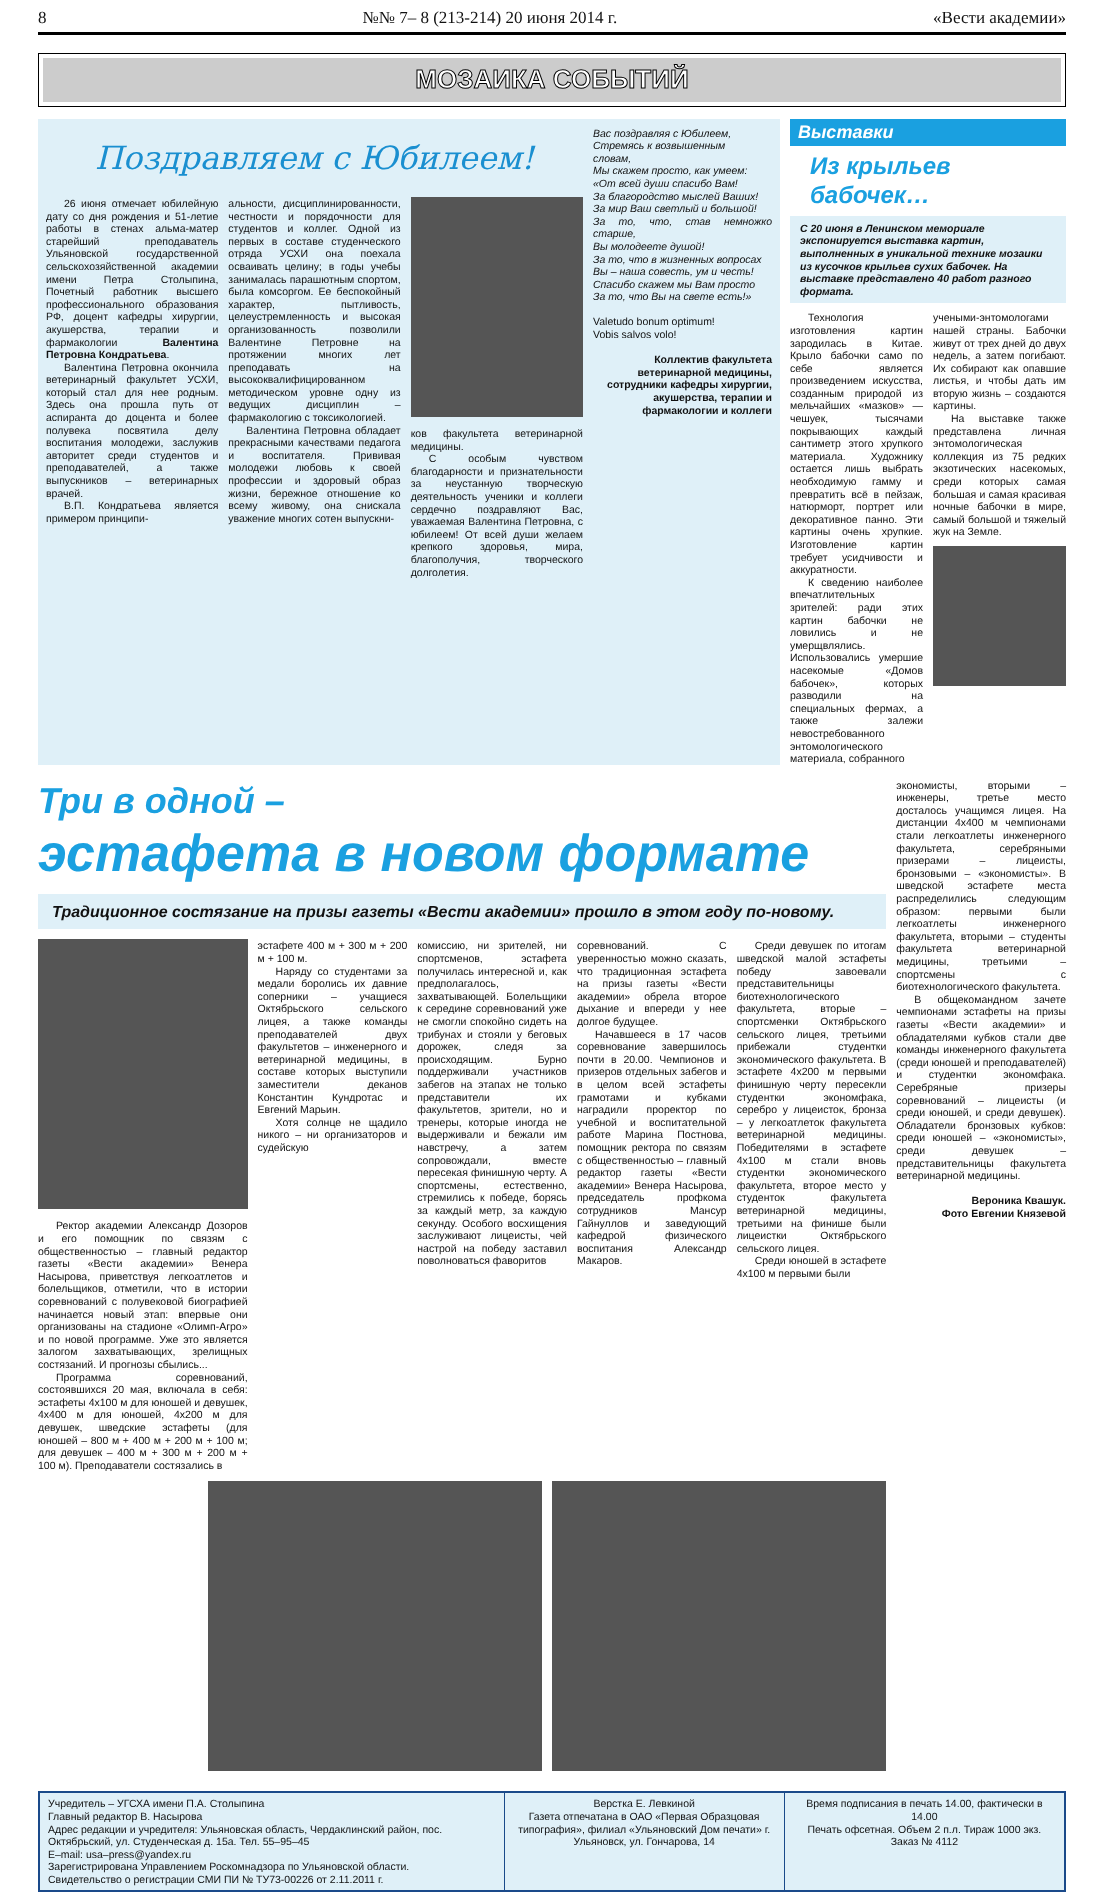8 №№ 7– 8 (213-214) 20 июня 2014 г. «Вести академии»
МОЗАИКА СОБЫТИЙ
Поздравляем с Юбилеем!
26 июня отмечает юбилейную дату со дня рождения и 51-летие работы в стенах альма-матер старейший преподаватель Ульяновской государственной сельскохозяйственной академии имени Петра Столыпина, Почетный работник высшего профессионального образования РФ, доцент кафедры хирургии, акушерства, терапии и фармакологии Валентина Петровна Кондратьева.
Валентина Петровна окончила ветеринарный факультет УСХИ, который стал для нее родным. Здесь она прошла путь от аспиранта до доцента и более полувека посвятила делу воспитания молодежи, заслужив авторитет среди студентов и преподавателей, а также выпускников – ветеринарных врачей.
В.П. Кондратьева является примером принципи-
альности, дисциплинированности, честности и порядочности для студентов и коллег. Одной из первых в составе студенческого отряда УСХИ она поехала осваивать целину; в годы учебы занималась парашютным спортом, была комсоргом. Ее беспокойный характер, пытливость, целеустремленность и высокая организованность позволили Валентине Петровне на протяжении многих лет преподавать на высококвалифицированном методическом уровне одну из ведущих дисциплин – фармакологию с токсикологией.
Валентина Петровна обладает прекрасными качествами педагога и воспитателя. Прививая молодежи любовь к своей профессии и здоровый образ жизни, бережное отношение ко всему живому, она снискала уважение многих сотен выпускни-
ков факультета ветеринарной медицины.
С особым чувством благодарности и признательности за неустанную творческую деятельность ученики и коллеги сердечно поздравляют Вас, уважаемая Валентина Петровна, с юбилеем! От всей души желаем крепкого здоровья, мира, благополучия, творческого долголетия.
Вас поздравляя с Юбилеем,
Стремясь к возвышенным
словам,
Мы скажем просто, как умеем:
«От всей души спасибо Вам!
За благородство мыслей Ваших!
За мир Ваш светлый и большой!
За то, что, став немножко старше,
Вы молодеете душой!
За то, что в жизненных вопросах
Вы – наша совесть, ум и честь!
Спасибо скажем мы Вам просто
За то, что Вы на свете есть!»
Valetudo bonum optimum!
Vobis salvos volo!
Коллектив факультета ветеринарной медицины, сотрудники кафедры хирургии, акушерства, терапии и фармакологии и коллеги
Выставки
Из крыльев бабочек…
С 20 июня в Ленинском мемориале экспонируется выставка картин, выполненных в уникальной технике мозаики из кусочков крыльев сухих бабочек. На выставке представлено 40 работ разного формата.
Технология изготовления картин зародилась в Китае. Крыло бабочки само по себе является произведением искусства, созданным природой из мельчайших «мазков» — чешуек, тысячами покрывающих каждый сантиметр этого хрупкого материала. Художнику остается лишь выбрать необходимую гамму и превратить всё в пейзаж, натюрморт, портрет или декоративное панно. Эти картины очень хрупкие. Изготовление картин требует усидчивости и аккуратности.
К сведению наиболее впечатлительных зрителей: ради этих картин бабочки не ловились и не умерщвлялись. Использовались умершие насекомые «Домов бабочек», которых разводили на специальных фермах, а также залежи невостребованного энтомологического материала, собранного
учеными-энтомологами нашей страны. Бабочки живут от трех дней до двух недель, а затем погибают. Их собирают как опавшие листья, и чтобы дать им вторую жизнь – создаются картины.
На выставке также представлена личная энтомологическая коллекция из 75 редких экзотических насекомых, среди которых самая большая и самая красивая ночные бабочки в мире, самый большой и тяжелый жук на Земле.
Три в одной –
эстафета в новом формате
Традиционное состязание на призы газеты «Вести академии» прошло в этом году по-новому.
Ректор академии Александр Дозоров и его помощник по связям с общественностью – главный редактор газеты «Вести академии» Венера Насырова, приветствуя легкоатлетов и болельщиков, отметили, что в истории соревнований с полувековой биографией начинается новый этап: впервые они организованы на стадионе «Олимп-Агро» и по новой программе. Уже это является залогом захватывающих, зрелищных состязаний. И прогнозы сбылись...
Программа соревнований, состоявшихся 20 мая, включала в себя: эстафеты 4х100 м для юношей и девушек, 4х400 м для юношей, 4х200 м для девушек, шведские эстафеты (для юношей – 800 м + 400 м + 200 м + 100 м; для девушек – 400 м + 300 м + 200 м + 100 м). Преподаватели состязались в
эстафете 400 м + 300 м + 200 м + 100 м.
Наряду со студентами за медали боролись их давние соперники – учащиеся Октябрьского сельского лицея, а также команды преподавателей двух факультетов – инженерного и ветеринарной медицины, в составе которых выступили заместители деканов Константин Кундротас и Евгений Марьин.
Хотя солнце не щадило никого – ни организаторов и судейскую
комиссию, ни зрителей, ни спортсменов, эстафета получилась интересной и, как предполагалось, захватывающей. Болельщики к середине соревнований уже не смогли спокойно сидеть на трибунах и стояли у беговых дорожек, следя за происходящим. Бурно поддерживали участников забегов на этапах не только представители их факультетов, зрители, но и тренеры, которые иногда не выдерживали и бежали им навстречу, а затем сопровождали, вместе пересекая финишную черту. А спортсмены, естественно, стремились к победе, борясь за каждый метр, за каждую секунду. Особого восхищения заслуживают лицеисты, чей настрой на победу заставил поволноваться фаворитов
соревнований. С уверенностью можно сказать, что традиционная эстафета на призы газеты «Вести академии» обрела второе дыхание и впереди у нее долгое будущее.
Начавшееся в 17 часов соревнование завершилось почти в 20.00. Чемпионов и призеров отдельных забегов и в целом всей эстафеты грамотами и кубками наградили проректор по учебной и воспитательной работе Марина Постнова, помощник ректора по связям с общественностью – главный редактор газеты «Вести академии» Венера Насырова, председатель профкома сотрудников Мансур Гайнуллов и заведующий кафедрой физического воспитания Александр Макаров.
Среди девушек по итогам шведской малой эстафеты победу завоевали представительницы биотехнологического факультета, вторые – спортсменки Октябрьского сельского лицея, третьими прибежали студентки экономического факультета. В эстафете 4х200 м первыми финишную черту пересекли студентки экономфака, серебро у лицеисток, бронза – у легкоатлеток факультета ветеринарной медицины. Победителями в эстафете 4х100 м стали вновь студентки экономического факультета, второе место у студенток факультета ветеринарной медицины, третьими на финише были лицеистки Октябрьского сельского лицея.
Среди юношей в эстафете 4х100 м первыми были
экономисты, вторыми – инженеры, третье место досталось учащимся лицея. На дистанции 4х400 м чемпионами стали легкоатлеты инженерного факультета, серебряными призерами – лицеисты, бронзовыми – «экономисты». В шведской эстафете места распределились следующим образом: первыми были легкоатлеты инженерного факультета, вторыми – студенты факультета ветеринарной медицины, третьими – спортсмены с биотехнологического факультета.
В общекомандном зачете чемпионами эстафеты на призы газеты «Вести академии» и обладателями кубков стали две команды инженерного факультета (среди юношей и преподавателей) и студентки экономфака. Серебряные призеры соревнований – лицеисты (и среди юношей, и среди девушек). Обладатели бронзовых кубков: среди юношей – «экономисты», среди девушек – представительницы факультета ветеринарной медицины.
Вероника Квашук.
Фото Евгении Князевой
Учредитель – УГСХА имени П.А. Столыпина
Главный редактор В. Насырова
Адрес редакции и учредителя: Ульяновская область, Чердаклинский район, пос. Октябрьский, ул. Студенческая д. 15а. Тел. 55–95–45
E–mail: usa–press@yandex.ru
Зарегистрирована Управлением Роскомнадзора по Ульяновской области.
Свидетельство о регистрации СМИ ПИ № ТУ73-00226 от 2.11.2011 г.
Верстка Е. Левкиной
Газета отпечатана в ОАО «Первая Образцовая типография», филиал «Ульяновский Дом печати» г. Ульяновск, ул. Гончарова, 14
Время подписания в печать 14.00, фактически в 14.00
Печать офсетная. Объем 2 п.л. Тираж 1000 экз.
Заказ № 4112